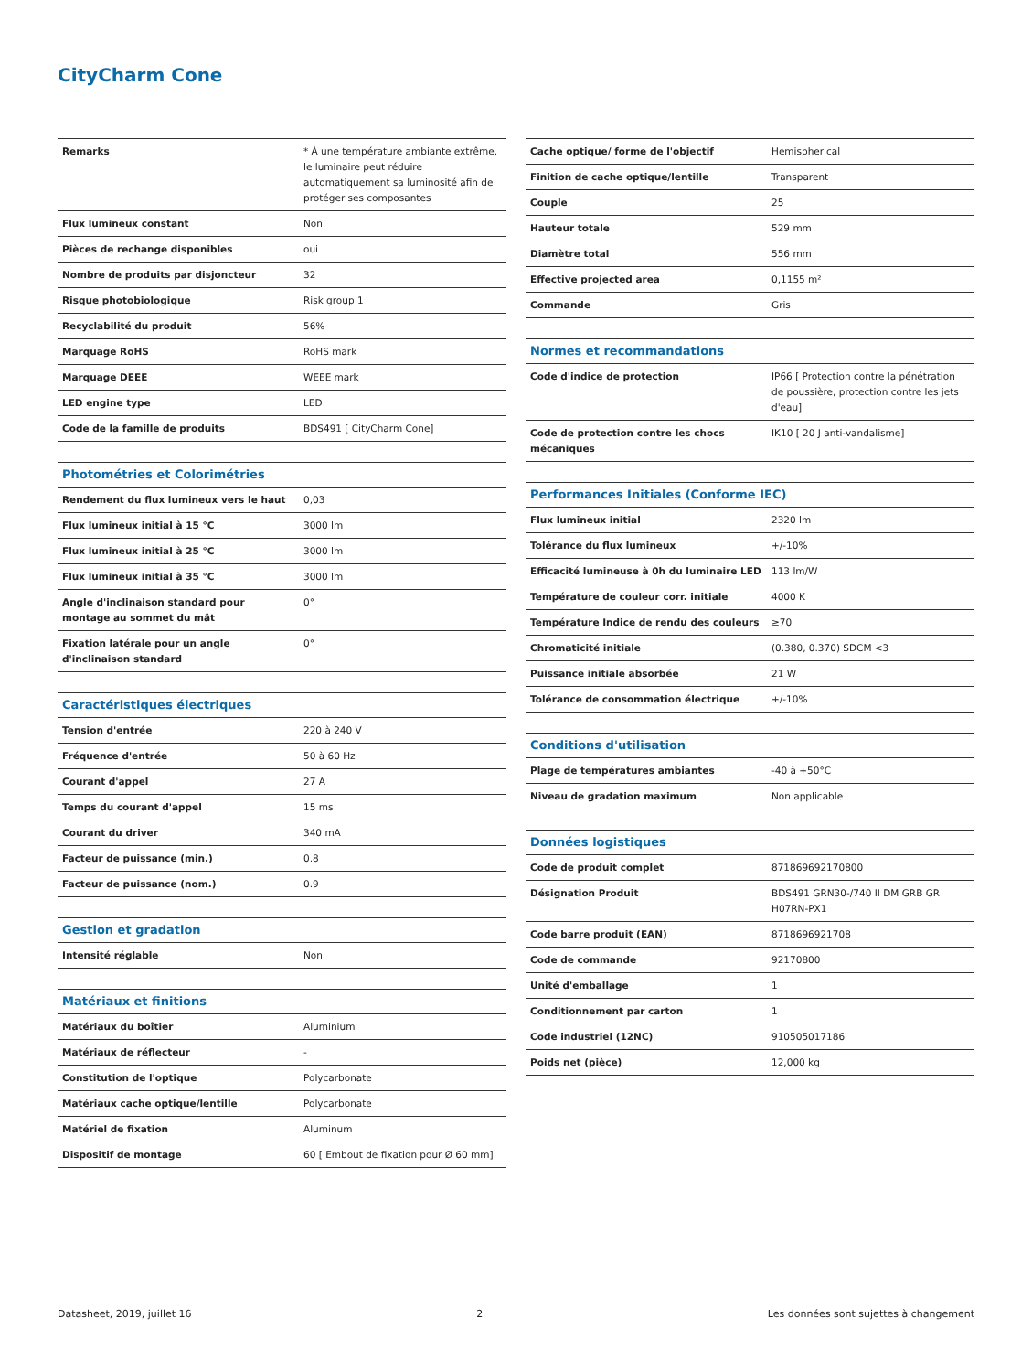CityCharm Cone
| Remarks | * À une température ambiante extrême, le luminaire peut réduire automatiquement sa luminosité afin de protéger ses composantes |
| Flux lumineux constant | Non |
| Pièces de rechange disponibles | oui |
| Nombre de produits par disjoncteur | 32 |
| Risque photobiologique | Risk group 1 |
| Recyclabilité du produit | 56% |
| Marquage RoHS | RoHS mark |
| Marquage DEEE | WEEE mark |
| LED engine type | LED |
| Code de la famille de produits | BDS491 [ CityCharm Cone] |
| Photométries et Colorimétries | |
| Rendement du flux lumineux vers le haut | 0,03 |
| Flux lumineux initial à 15 °C | 3000 lm |
| Flux lumineux initial à 25 °C | 3000 lm |
| Flux lumineux initial à 35 °C | 3000 lm |
| Angle d'inclinaison standard pour montage au sommet du mât | 0° |
| Fixation latérale pour un angle d'inclinaison standard | 0° |
| Caractéristiques électriques | |
| Tension d'entrée | 220 à 240 V |
| Fréquence d'entrée | 50 à 60 Hz |
| Courant d'appel | 27 A |
| Temps du courant d'appel | 15 ms |
| Courant du driver | 340 mA |
| Facteur de puissance (min.) | 0.8 |
| Facteur de puissance (nom.) | 0.9 |
| Gestion et gradation | |
| Intensité réglable | Non |
| Matériaux et finitions | |
| Matériaux du boîtier | Aluminium |
| Matériaux de réflecteur | - |
| Constitution de l'optique | Polycarbonate |
| Matériaux cache optique/lentille | Polycarbonate |
| Matériel de fixation | Aluminum |
| Dispositif de montage | 60 [ Embout de fixation pour Ø 60 mm] |
| Cache optique/ forme de l'objectif | Hemispherical |
| Finition de cache optique/lentille | Transparent |
| Couple | 25 |
| Hauteur totale | 529 mm |
| Diamètre total | 556 mm |
| Effective projected area | 0,1155 m² |
| Commande | Gris |
| Normes et recommandations | |
| Code d'indice de protection | IP66 [ Protection contre la pénétration de poussière, protection contre les jets d'eau] |
| Code de protection contre les chocs mécaniques | IK10 [ 20 J anti-vandalisme] |
| Performances Initiales (Conforme IEC) | |
| Flux lumineux initial | 2320 lm |
| Tolérance du flux lumineux | +/-10% |
| Efficacité lumineuse à 0h du luminaire LED | 113 lm/W |
| Température de couleur corr. initiale | 4000 K |
| Température Indice de rendu des couleurs | ≥70 |
| Chromaticité initiale | (0.380, 0.370) SDCM <3 |
| Puissance initiale absorbée | 21 W |
| Tolérance de consommation électrique | +/-10% |
| Conditions d'utilisation | |
| Plage de températures ambiantes | -40 à +50°C |
| Niveau de gradation maximum | Non applicable |
| Données logistiques | |
| Code de produit complet | 871869692170800 |
| Désignation Produit | BDS491 GRN30-/740 II DM GRB GR H07RN-PX1 |
| Code barre produit (EAN) | 8718696921708 |
| Code de commande | 92170800 |
| Unité d'emballage | 1 |
| Conditionnement par carton | 1 |
| Code industriel (12NC) | 910505017186 |
| Poids net (pièce) | 12,000 kg |
Datasheet, 2019, juillet 16 2 Les données sont sujettes à changement